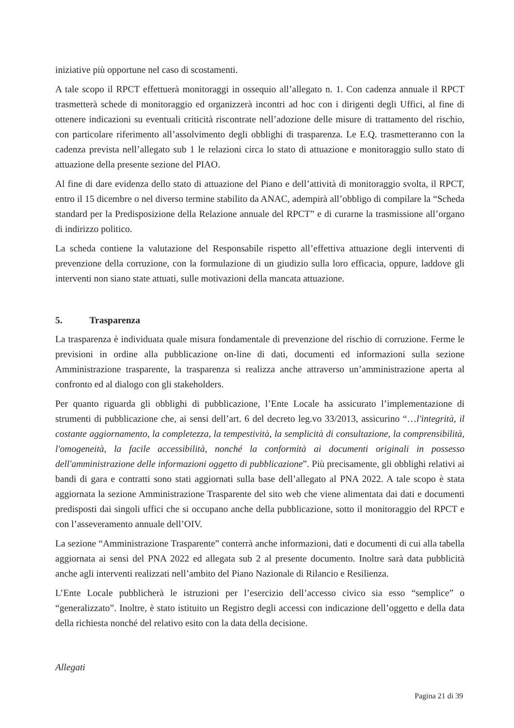iniziative più opportune nel caso di scostamenti.
A tale scopo il RPCT effettuerà monitoraggi in ossequio all’allegato n. 1. Con cadenza annuale il RPCT trasmetterà schede di monitoraggio ed organizzerà incontri ad hoc con i dirigenti degli Uffici, al fine di ottenere indicazioni su eventuali criticità riscontrate nell’adozione delle misure di trattamento del rischio, con particolare riferimento all’assolvimento degli obblighi di trasparenza. Le E.Q. trasmetteranno con la cadenza prevista nell’allegato sub 1 le relazioni circa lo stato di attuazione e monitoraggio sullo stato di attuazione della presente sezione del PIAO.
Al fine di dare evidenza dello stato di attuazione del Piano e dell’attività di monitoraggio svolta, il RPCT, entro il 15 dicembre o nel diverso termine stabilito da ANAC, adempirà all’obbligo di compilare la “Scheda standard per la Predisposizione della Relazione annuale del RPCT” e di curarne la trasmissione all’organo di indirizzo politico.
La scheda contiene la valutazione del Responsabile rispetto all’effettiva attuazione degli interventi di prevenzione della corruzione, con la formulazione di un giudizio sulla loro efficacia, oppure, laddove gli interventi non siano state attuati, sulle motivazioni della mancata attuazione.
5. Trasparenza
La trasparenza è individuata quale misura fondamentale di prevenzione del rischio di corruzione. Ferme le previsioni in ordine alla pubblicazione on-line di dati, documenti ed informazioni sulla sezione Amministrazione trasparente, la trasparenza si realizza anche attraverso un’amministrazione aperta al confronto ed al dialogo con gli stakeholders.
Per quanto riguarda gli obblighi di pubblicazione, l’Ente Locale ha assicurato l’implementazione di strumenti di pubblicazione che, ai sensi dell’art. 6 del decreto leg.vo 33/2013, assicurino “…l'integrità, il costante aggiornamento, la completezza, la tempestività, la semplicità di consultazione, la comprensibilità, l'omogeneità, la facile accessibilità, nonché la conformità ai documenti originali in possesso dell'amministrazione delle informazioni oggetto di pubblicazione”. Più precisamente, gli obblighi relativi ai bandi di gara e contratti sono stati aggiornati sulla base dell’allegato al PNA 2022. A tale scopo è stata aggiornata la sezione Amministrazione Trasparente del sito web che viene alimentata dai dati e documenti predisposti dai singoli uffici che si occupano anche della pubblicazione, sotto il monitoraggio del RPCT e con l’asseveramento annuale dell’OIV.
La sezione “Amministrazione Trasparente” conterrà anche informazioni, dati e documenti di cui alla tabella aggiornata ai sensi del PNA 2022 ed allegata sub 2 al presente documento. Inoltre sarà data pubblicità anche agli interventi realizzati nell’ambito del Piano Nazionale di Rilancio e Resilienza.
L’Ente Locale pubblicherà le istruzioni per l’esercizio dell’accesso civico sia esso “semplice” o “generalizzato”. Inoltre, è stato istituito un Registro degli accessi con indicazione dell’oggetto e della data della richiesta nonché del relativo esito con la data della decisione.
Allegati
Pagina 21 di 39